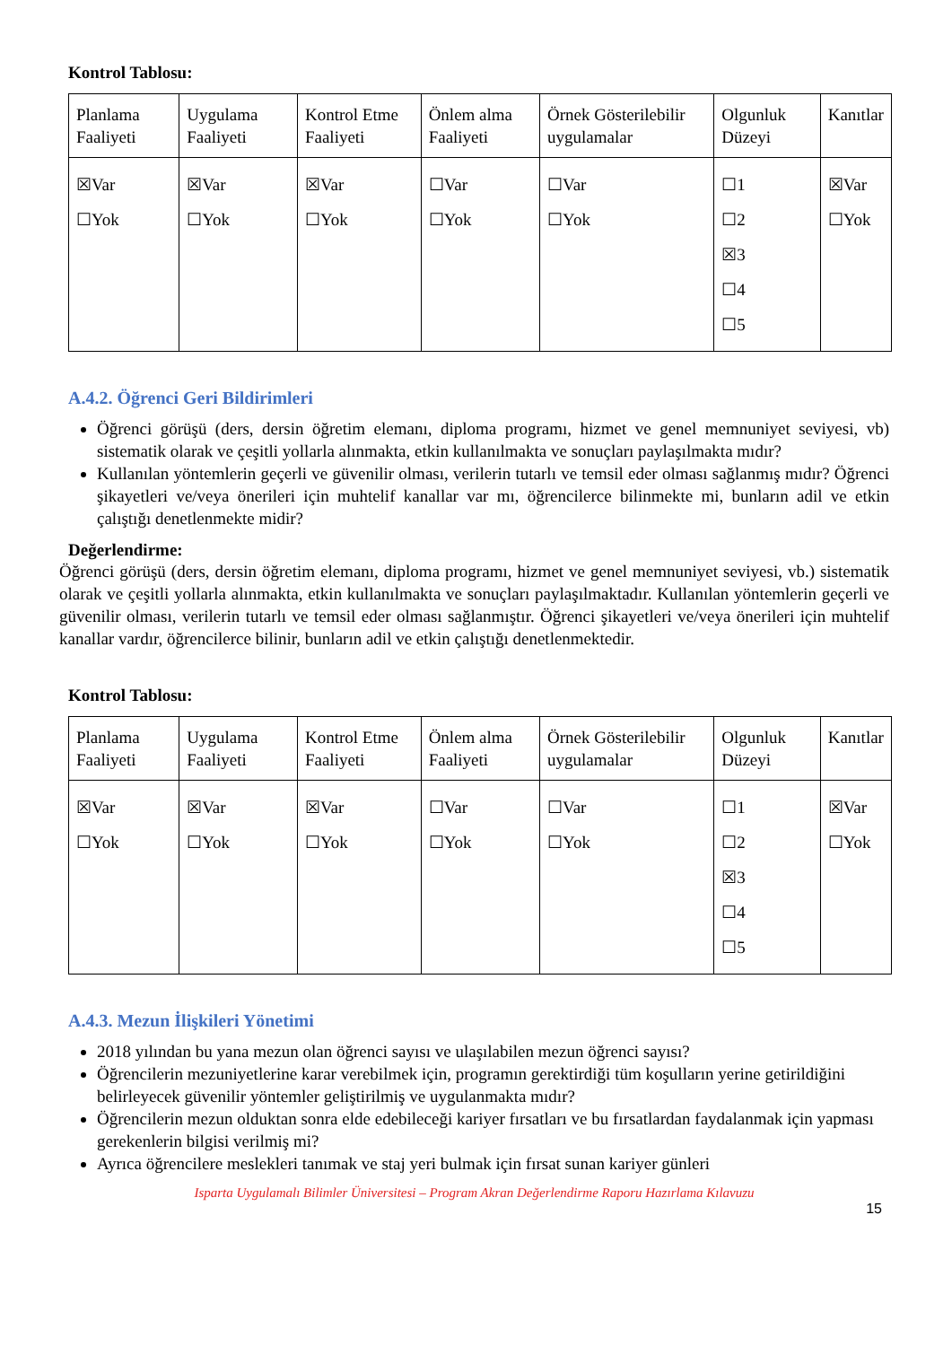Kontrol Tablosu:
| Planlama Faaliyeti | Uygulama Faaliyeti | Kontrol Etme Faaliyeti | Önlem alma Faaliyeti | Örnek Gösterilebilir uygulamalar | Olgunluk Düzeyi | Kanıtlar |
| ☒Var ☐Yok | ☒Var ☐Yok | ☒Var ☐Yok | ☐Var ☐Yok | ☐Var ☐Yok | ☐1 ☐2 ☒3 ☐4 ☐5 | ☒Var ☐Yok |
A.4.2. Öğrenci Geri Bildirimleri
Öğrenci görüşü (ders, dersin öğretim elemanı, diploma programı, hizmet ve genel memnuniyet seviyesi, vb) sistematik olarak ve çeşitli yollarla alınmakta, etkin kullanılmakta ve sonuçları paylaşılmakta mıdır?
Kullanılan yöntemlerin geçerli ve güvenilir olması, verilerin tutarlı ve temsil eder olması sağlanmış mıdır? Öğrenci şikayetleri ve/veya önerileri için muhtelif kanallar var mı, öğrencilerce bilinmekte mi, bunların adil ve etkin çalıştığı denetlenmekte midir?
Değerlendirme:
Öğrenci görüşü (ders, dersin öğretim elemanı, diploma programı, hizmet ve genel memnuniyet seviyesi, vb.) sistematik olarak ve çeşitli yollarla alınmakta, etkin kullanılmakta ve sonuçları paylaşılmaktadır. Kullanılan yöntemlerin geçerli ve güvenilir olması, verilerin tutarlı ve temsil eder olması sağlanmıştır. Öğrenci şikayetleri ve/veya önerileri için muhtelif kanallar vardır, öğrencilerce bilinir, bunların adil ve etkin çalıştığı denetlenmektedir.
Kontrol Tablosu:
| Planlama Faaliyeti | Uygulama Faaliyeti | Kontrol Etme Faaliyeti | Önlem alma Faaliyeti | Örnek Gösterilebilir uygulamalar | Olgunluk Düzeyi | Kanıtlar |
| ☒Var ☐Yok | ☒Var ☐Yok | ☒Var ☐Yok | ☐Var ☐Yok | ☐Var ☐Yok | ☐1 ☐2 ☒3 ☐4 ☐5 | ☒Var ☐Yok |
A.4.3. Mezun İlişkileri Yönetimi
2018 yılından bu yana mezun olan öğrenci sayısı ve ulaşılabilen mezun öğrenci sayısı?
Öğrencilerin mezuniyetlerine karar verebilmek için, programın gerektirdiği tüm koşulların yerine getirildiğini belirleyecek güvenilir yöntemler geliştirilmiş ve uygulanmakta mıdır?
Öğrencilerin mezun olduktan sonra elde edebileceği kariyer fırsatları ve bu fırsatlardan faydalanmak için yapması gerekenlerin bilgisi verilmiş mi?
Ayrıca öğrencilere meslekleri tanımak ve staj yeri bulmak için fırsat sunan kariyer günleri
Isparta Uygulamalı Bilimler Üniversitesi – Program Akran Değerlendirme Raporu Hazırlama Kılavuzu
15